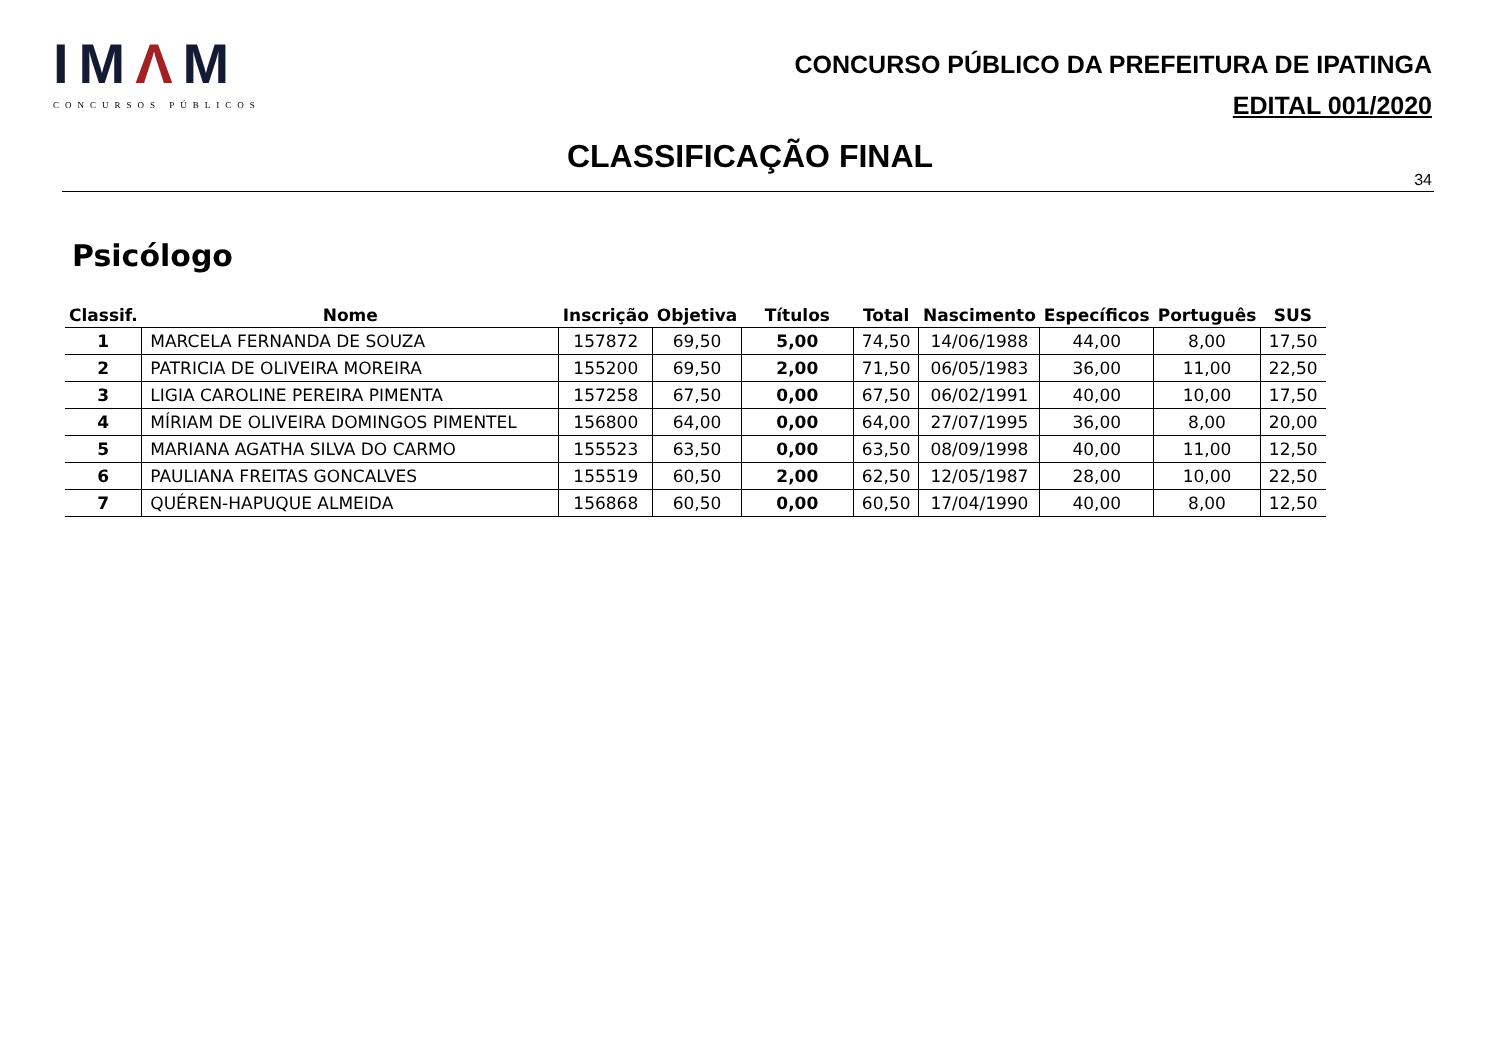IMΛM
CONCURSOS PÚBLICOS
CONCURSO PÚBLICO DA PREFEITURA DE IPATINGA
EDITAL 001/2020
CLASSIFICAÇÃO FINAL
34
Psicólogo
| Classif. | Nome | Inscrição | Objetiva | Títulos | Total | Nascimento | Específicos | Português | SUS |
| --- | --- | --- | --- | --- | --- | --- | --- | --- | --- |
| 1 | MARCELA FERNANDA DE SOUZA | 157872 | 69,50 | 5,00 | 74,50 | 14/06/1988 | 44,00 | 8,00 | 17,50 |
| 2 | PATRICIA DE OLIVEIRA MOREIRA | 155200 | 69,50 | 2,00 | 71,50 | 06/05/1983 | 36,00 | 11,00 | 22,50 |
| 3 | LIGIA CAROLINE PEREIRA PIMENTA | 157258 | 67,50 | 0,00 | 67,50 | 06/02/1991 | 40,00 | 10,00 | 17,50 |
| 4 | MÍRIAM DE OLIVEIRA DOMINGOS PIMENTEL | 156800 | 64,00 | 0,00 | 64,00 | 27/07/1995 | 36,00 | 8,00 | 20,00 |
| 5 | MARIANA AGATHA SILVA DO CARMO | 155523 | 63,50 | 0,00 | 63,50 | 08/09/1998 | 40,00 | 11,00 | 12,50 |
| 6 | PAULIANA FREITAS GONCALVES | 155519 | 60,50 | 2,00 | 62,50 | 12/05/1987 | 28,00 | 10,00 | 22,50 |
| 7 | QUÉREN-HAPUQUE ALMEIDA | 156868 | 60,50 | 0,00 | 60,50 | 17/04/1990 | 40,00 | 8,00 | 12,50 |